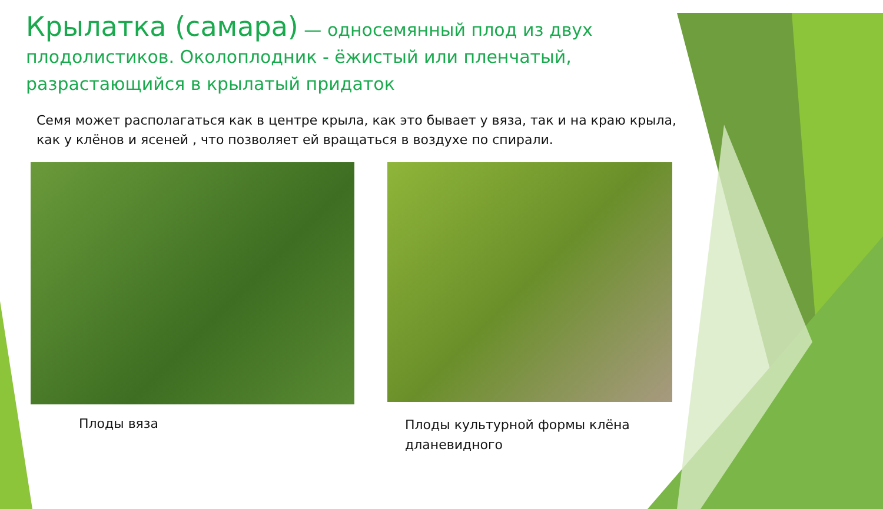Крылатка (самара) — односемянный плод из двух плодолистиков. Околоплодник - ёжистый или пленчатый, разрастающийся в крылатый придаток
Семя может располагаться как в центре крыла, как это бывает у вяза, так и на краю крыла, как у клёнов и ясеней , что позволяет ей вращаться в воздухе по спирали.
Плоды вяза
Плоды культурной формы клёна дланевидного